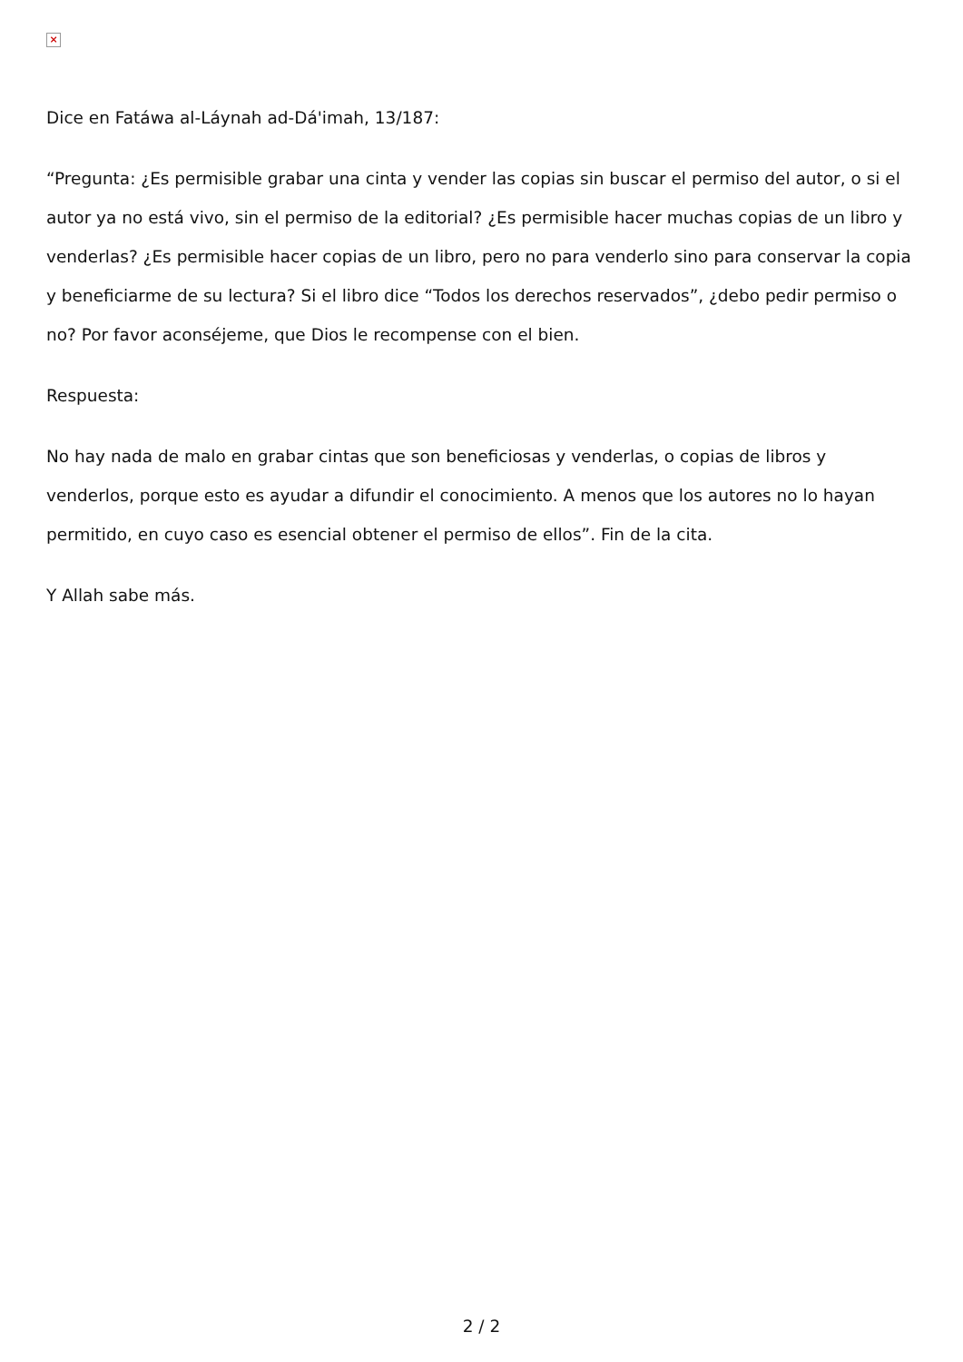×
Dice en Fatáwa al-Láynah ad-Dá'imah, 13/187:
“Pregunta: ¿Es permisible grabar una cinta y vender las copias sin buscar el permiso del autor, o si el autor ya no está vivo, sin el permiso de la editorial? ¿Es permisible hacer muchas copias de un libro y venderlas? ¿Es permisible hacer copias de un libro, pero no para venderlo sino para conservar la copia y beneficiarme de su lectura? Si el libro dice “Todos los derechos reservados”, ¿debo pedir permiso o no? Por favor aconséjeme, que Dios le recompense con el bien.
Respuesta:
No hay nada de malo en grabar cintas que son beneficiosas y venderlas, o copias de libros y venderlos, porque esto es ayudar a difundir el conocimiento. A menos que los autores no lo hayan permitido, en cuyo caso es esencial obtener el permiso de ellos”. Fin de la cita.
Y Allah sabe más.
2 / 2